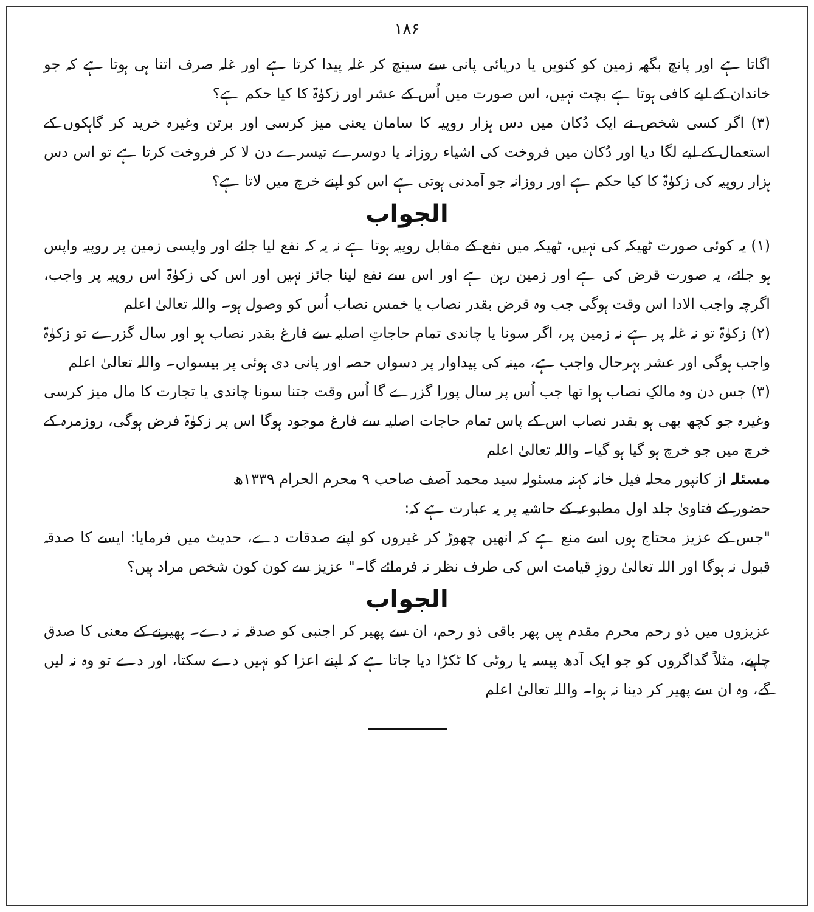۱۸۶
اگاتا ہے اور پانچ بگھہ زمین کو کنویں یا دریائی پانی سے سینچ کر غلہ پیدا کرتا ہے اور غلہ صرف اتنا ہی ہوتا ہے کہ جو خاندان کے لیے کافی ہوتا ہے بچت نہیں، اس صورت میں اُس کے عشر اور زکوٰۃ کا کیا حکم ہے؟
(۳) اگر کسی شخص نے ایک دُکان میں دس ہزار روپیہ کا سامان یعنی میز کرسی اور برتن وغیرہ خرید کر گاہکوں کے استعمال کے لیے لگا دیا اور دُکان میں فروخت کی اشیاء روزانہ یا دوسرے تیسرے دن لا کر فروخت کرتا ہے تو اس دس ہزار روپیہ کی زکوٰۃ کا کیا حکم ہے اور روزانہ جو آمدنی ہوتی ہے اس کو اپنے خرچ میں لاتا ہے؟
الجواب
(۱) یہ کوئی صورت ٹھیکہ کی نہیں، ٹھیکہ میں نفع کے مقابل روپیہ ہوتا ہے نہ یہ کہ نفع لیا جائے اور واپسی زمین پر روپیہ واپس ہو جائے، یہ صورت قرض کی ہے اور زمین رہن ہے اور اس سے نفع لینا جائز نہیں اور اس کی زکوٰۃ اس روپیہ پر واجب، اگرچہ واجب الادا اس وقت ہوگی جب وہ قرض بقدر نصاب یا خمس نصاب اُس کو وصول ہو۔ واللہ تعالیٰ اعلم
(۲) زکوٰۃ تو نہ غلہ پر ہے نہ زمین پر، اگر سونا یا چاندی تمام حاجاتِ اصلیہ سے فارغ بقدر نصاب ہو اور سال گزرے تو زکوٰۃ واجب ہوگی اور عشر بہرحال واجب ہے، مینہ کی پیداوار پر دسواں حصہ اور پانی دی ہوئی پر بیسواں۔ واللہ تعالیٰ اعلم
(۳) جس دن وہ مالکِ نصاب ہوا تھا جب اُس پر سال پورا گزرے گا اُس وقت جتنا سونا چاندی یا تجارت کا مال میز کرسی وغیرہ جو کچھ بھی ہو بقدر نصاب اس کے پاس تمام حاجات اصلیہ سے فارغ موجود ہوگا اس پر زکوٰۃ فرض ہوگی، روزمرہ کے خرچ میں جو خرچ ہو گیا ہو گیا۔ واللہ تعالیٰ اعلم
مسئلہ از کانپور محلہ فیل خانہ کہنہ مسئولہ سید محمد آصف صاحب ۹ محرم الحرام ۱۳۳۹ھ
حضور کے فتاویٰ جلد اول مطبوعہ کے حاشیہ پر یہ عبارت ہے کہ:
"جس کے عزیز محتاج ہوں اسے منع ہے کہ انھیں چھوڑ کر غیروں کو اپنے صدقات دے، حدیث میں فرمایا: ایسے کا صدقہ قبول نہ ہوگا اور اللہ تعالیٰ روزِ قیامت اس کی طرف نظر نہ فرمائے گا۔" عزیز سے کون کون شخص مراد ہیں؟
الجواب
عزیزوں میں ذو رحم محرم مقدم ہیں پھر باقی ذو رحم، ان سے پھیر کر اجنبی کو صدقہ نہ دے۔ پھیرنے کے معنی کا صدق چاہیے، مثلاً گداگروں کو جو ایک آدھ پیسہ یا روٹی کا ٹکڑا دیا جاتا ہے کہ اپنے اعزا کو نہیں دے سکتا، اور دے تو وہ نہ لیں گے، وہ ان سے پھیر کر دینا نہ ہوا۔ واللہ تعالیٰ اعلم